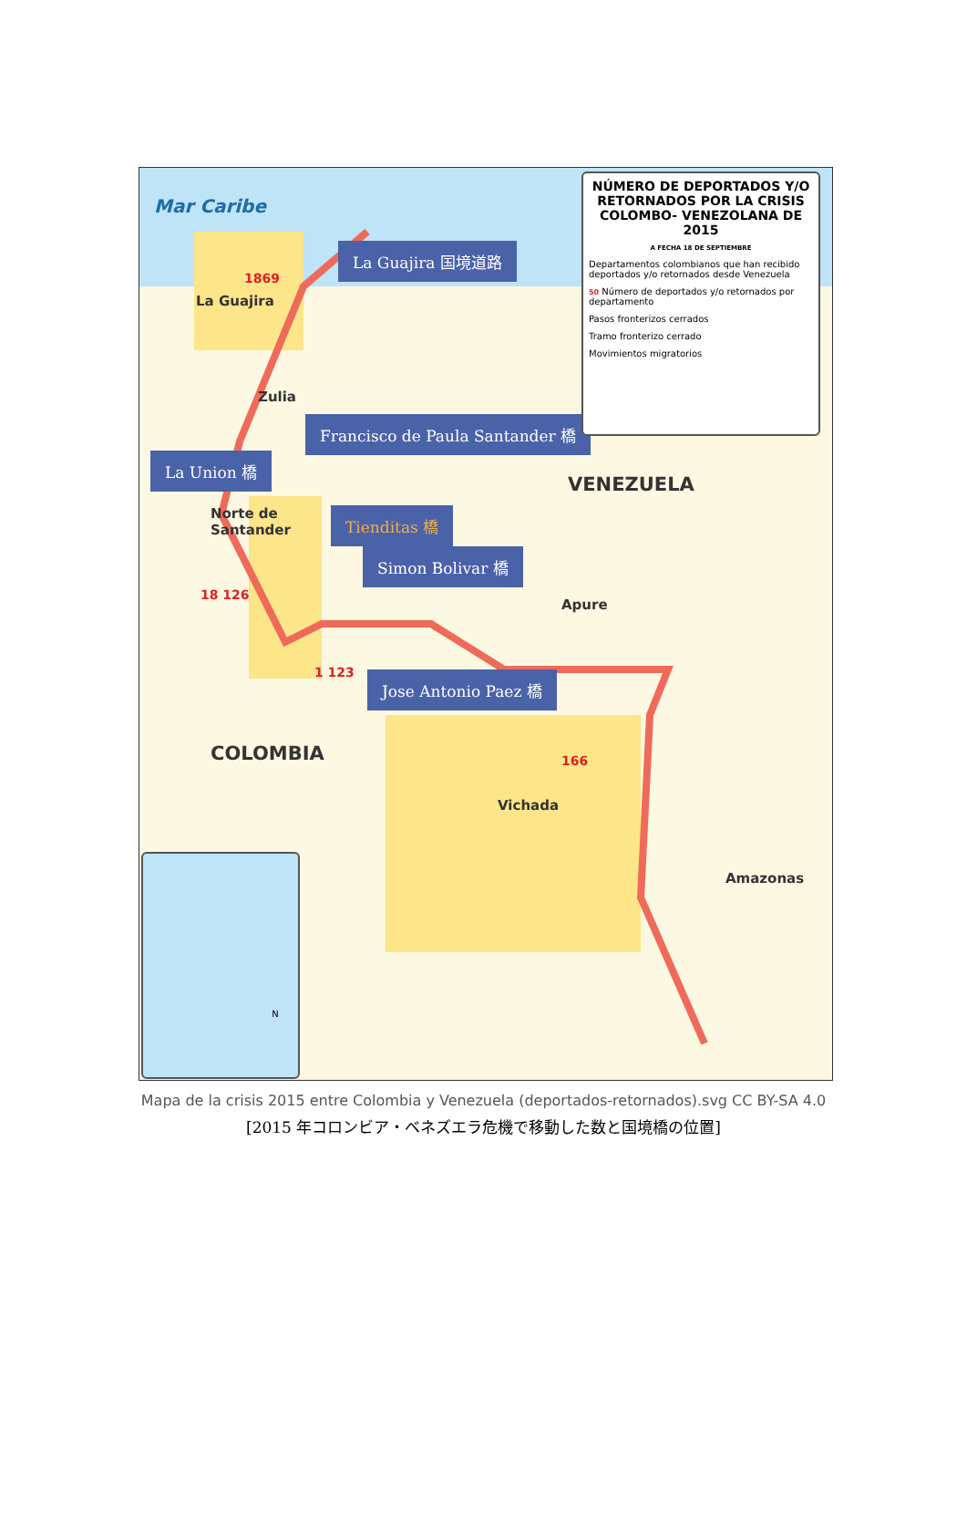Mar Caribe
1869
La Guajira
Zulia
Norte de
Santander
18 126
1 123
VENEZUELA
Apure
166
COLOMBIA
Vichada
Amazonas
La Guajira 国境道路
Francisco de Paula Santander 橋
La Union 橋
Tienditas 橋
Simon Bolivar 橋
Jose Antonio Paez 橋
NÚMERO DE DEPORTADOS Y/O RETORNADOS POR LA CRISIS COLOMBO- VENEZOLANA DE 2015
A FECHA 18 DE SEPTIEMBRE
Departamentos colombianos que han recibido deportados y/o retornados desde Venezuela
50 Número de deportados y/o retornados por departamento
Pasos fronterizos cerrados
Tramo fronterizo cerrado
Movimientos migratorios
N
Mapa de la crisis 2015 entre Colombia y Venezuela (deportados-retornados).svg CC BY-SA 4.0
[2015 年コロンビア・ベネズエラ危機で移動した数と国境橋の位置]